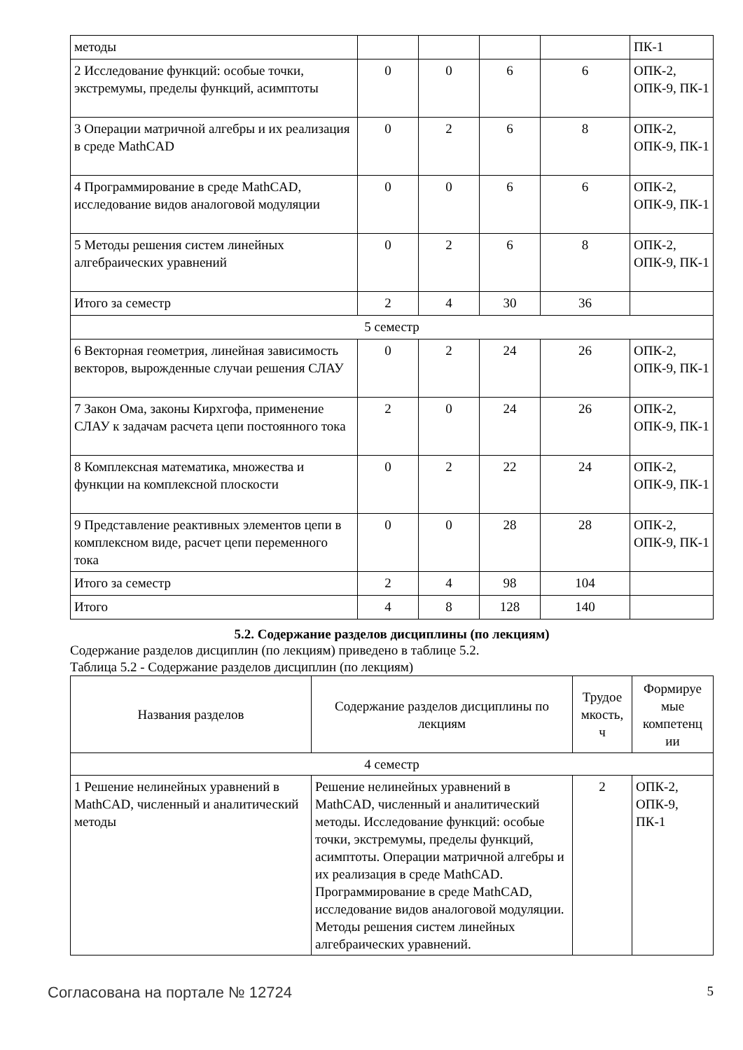| методы | | | | | ПК-1 |
| 2 Исследование функций: особые точки, экстремумы, пределы функций, асимптоты | 0 | 0 | 6 | 6 | ОПК-2, ОПК-9, ПК-1 |
| 3 Операции матричной алгебры и их реализация в среде MathCAD | 0 | 2 | 6 | 8 | ОПК-2, ОПК-9, ПК-1 |
| 4 Программирование в среде MathCAD, исследование видов аналоговой модуляции | 0 | 0 | 6 | 6 | ОПК-2, ОПК-9, ПК-1 |
| 5 Методы решения систем линейных алгебраических уравнений | 0 | 2 | 6 | 8 | ОПК-2, ОПК-9, ПК-1 |
| Итого за семестр | 2 | 4 | 30 | 36 | |
| 5 семестр | | | | | |
| 6 Векторная геометрия, линейная зависимость векторов, вырожденные случаи решения СЛАУ | 0 | 2 | 24 | 26 | ОПК-2, ОПК-9, ПК-1 |
| 7 Закон Ома, законы Кирхгофа, применение СЛАУ к задачам расчета цепи постоянного тока | 2 | 0 | 24 | 26 | ОПК-2, ОПК-9, ПК-1 |
| 8 Комплексная математика, множества и функции на комплексной плоскости | 0 | 2 | 22 | 24 | ОПК-2, ОПК-9, ПК-1 |
| 9 Представление реактивных элементов цепи в комплексном виде, расчет цепи переменного тока | 0 | 0 | 28 | 28 | ОПК-2, ОПК-9, ПК-1 |
| Итого за семестр | 2 | 4 | 98 | 104 | |
| Итого | 4 | 8 | 128 | 140 | |
5.2. Содержание разделов дисциплины (по лекциям)
Содержание разделов дисциплин (по лекциям) приведено в таблице 5.2.
Таблица 5.2 - Содержание разделов дисциплин (по лекциям)
| Названия разделов | Содержание разделов дисциплины по лекциям | Трудое мкость, ч | Формируе мые компетенц ии |
| --- | --- | --- | --- |
| 4 семестр | | | |
| 1 Решение нелинейных уравнений в MathCAD, численный и аналитический методы | Решение нелинейных уравнений в MathCAD, численный и аналитический методы. Исследование функций: особые точки, экстремумы, пределы функций, асимптоты. Операции матричной алгебры и их реализация в среде MathCAD. Программирование в среде MathCAD, исследование видов аналоговой модуляции. Методы решения систем линейных алгебраических уравнений. | 2 | ОПК-2, ОПК-9, ПК-1 |
Согласована на портале № 12724 5